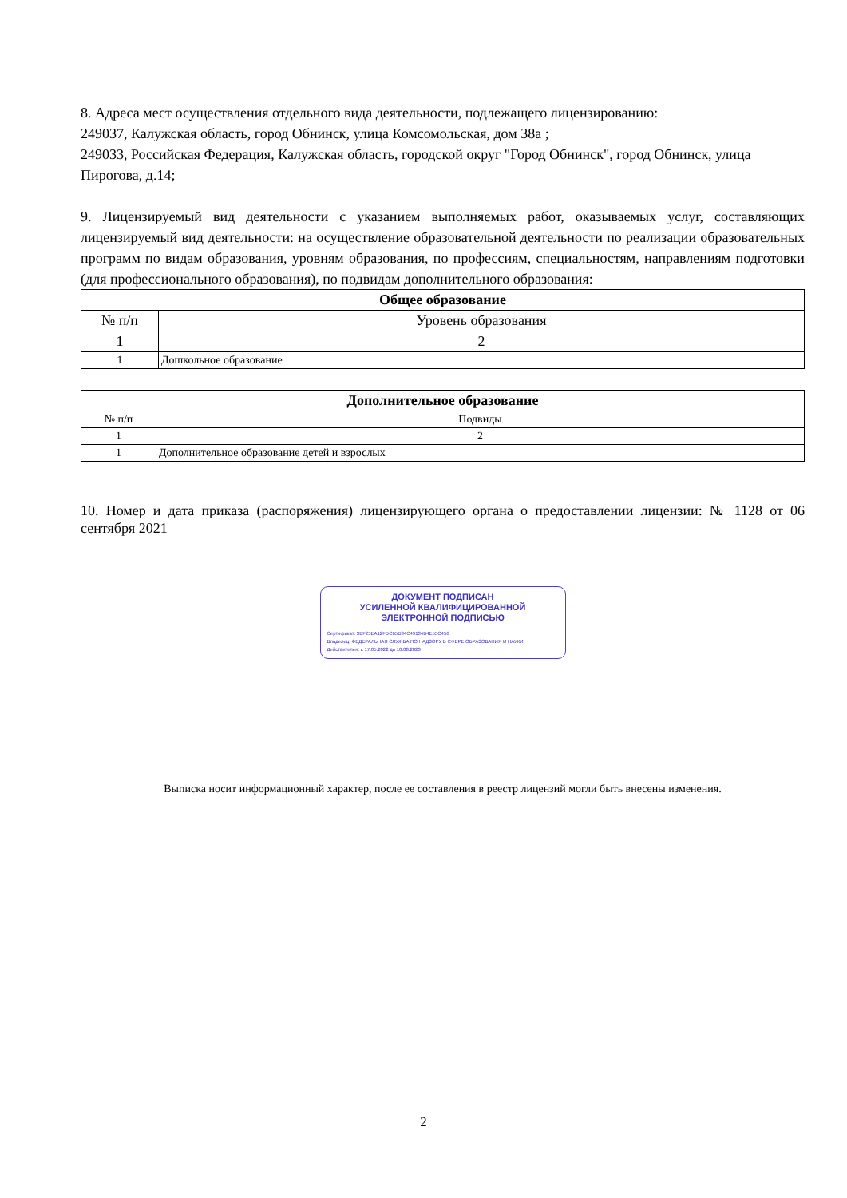8. Адреса мест осуществления отдельного вида деятельности, подлежащего лицензированию:
249037, Калужская область, город Обнинск, улица Комсомольская, дом 38а ;
249033, Российская Федерация, Калужская область, городской округ "Город Обнинск", город Обнинск, улица Пирогова, д.14;
9. Лицензируемый вид деятельности с указанием выполняемых работ, оказываемых услуг, составляющих лицензируемый вид деятельности: на осуществление образовательной деятельности по реализации образовательных программ по видам образования, уровням образования, по профессиям, специальностям, направлениям подготовки (для профессионального образования), по подвидам дополнительного образования:
| Общее образование | |
| --- | --- |
| № п/п | Уровень образования |
| 1 | 2 |
| 1 | Дошкольное образование |
| Дополнительное образование | |
| --- | --- |
| № п/п | Подвиды |
| 1 | 2 |
| 1 | Дополнительное образование детей и взрослых |
10. Номер и дата приказа (распоряжения) лицензирующего органа о предоставлении лицензии: № 1128 от 06 сентября 2021
ДОКУМЕНТ ПОДПИСАН
УСИЛЕННОЙ КВАЛИФИЦИРОВАННОЙ
ЭЛЕКТРОННОЙ ПОДПИСЬЮ
Сертификат: 3BF25EA12FDC65D34C49134B4E55C456
Владелец: ФЕДЕРАЛЬНАЯ СЛУЖБА ПО НАДЗОРУ В СФЕРЕ ОБРАЗОВАНИЯ И НАУКИ
Действителен: с 17.05.2022 до 10.08.2023
Выписка носит информационный характер, после ее составления в реестр лицензий могли быть внесены изменения.
2